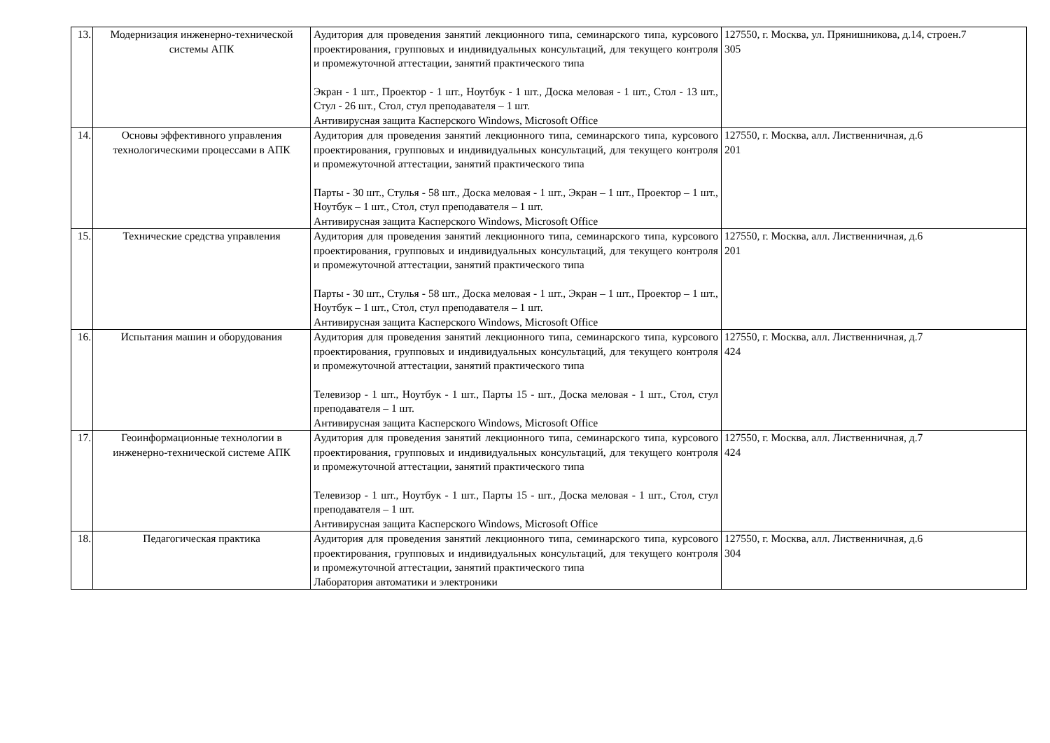| 13. | Модернизация инженерно-технической системы АПК | Аудитория для проведения занятий лекционного типа, семинарского типа, курсового проектирования, групповых и индивидуальных консультаций, для текущего контроля и промежуточной аттестации, занятий практического типа Экран - 1 шт., Проектор - 1 шт., Ноутбук - 1 шт., Доска меловая - 1 шт., Стол - 13 шт., Стул - 26 шт., Стол, стул преподавателя – 1 шт. Антивирусная защита Касперского Windows, Microsoft Office | 127550, г. Москва, ул. Прянишникова, д.14, строен.7 305 |
| 14. | Основы эффективного управления технологическими процессами в АПК | Аудитория для проведения занятий лекционного типа, семинарского типа, курсового проектирования, групповых и индивидуальных консультаций, для текущего контроля и промежуточной аттестации, занятий практического типа Парты - 30 шт., Стулья - 58 шт., Доска меловая - 1 шт., Экран – 1 шт., Проектор – 1 шт., Ноутбук – 1 шт., Стол, стул преподавателя – 1 шт. Антивирусная защита Касперского Windows, Microsoft Office | 127550, г. Москва, алл. Лиственничная, д.6 201 |
| 15. | Технические средства управления | Аудитория для проведения занятий лекционного типа, семинарского типа, курсового проектирования, групповых и индивидуальных консультаций, для текущего контроля и промежуточной аттестации, занятий практического типа Парты - 30 шт., Стулья - 58 шт., Доска меловая - 1 шт., Экран – 1 шт., Проектор – 1 шт., Ноутбук – 1 шт., Стол, стул преподавателя – 1 шт. Антивирусная защита Касперского Windows, Microsoft Office | 127550, г. Москва, алл. Лиственничная, д.6 201 |
| 16. | Испытания машин и оборудования | Аудитория для проведения занятий лекционного типа, семинарского типа, курсового проектирования, групповых и индивидуальных консультаций, для текущего контроля и промежуточной аттестации, занятий практического типа Телевизор - 1 шт., Ноутбук - 1 шт., Парты 15 - шт., Доска меловая - 1 шт., Стол, стул преподавателя – 1 шт. Антивирусная защита Касперского Windows, Microsoft Office | 127550, г. Москва, алл. Лиственничная, д.7 424 |
| 17. | Геоинформационные технологии в инженерно-технической системе АПК | Аудитория для проведения занятий лекционного типа, семинарского типа, курсового проектирования, групповых и индивидуальных консультаций, для текущего контроля и промежуточной аттестации, занятий практического типа Телевизор - 1 шт., Ноутбук - 1 шт., Парты 15 - шт., Доска меловая - 1 шт., Стол, стул преподавателя – 1 шт. Антивирусная защита Касперского Windows, Microsoft Office | 127550, г. Москва, алл. Лиственничная, д.7 424 |
| 18. | Педагогическая практика | Аудитория для проведения занятий лекционного типа, семинарского типа, курсового проектирования, групповых и индивидуальных консультаций, для текущего контроля и промежуточной аттестации, занятий практического типа Лаборатория автоматики и электроники | 127550, г. Москва, алл. Лиственничная, д.6 304 |